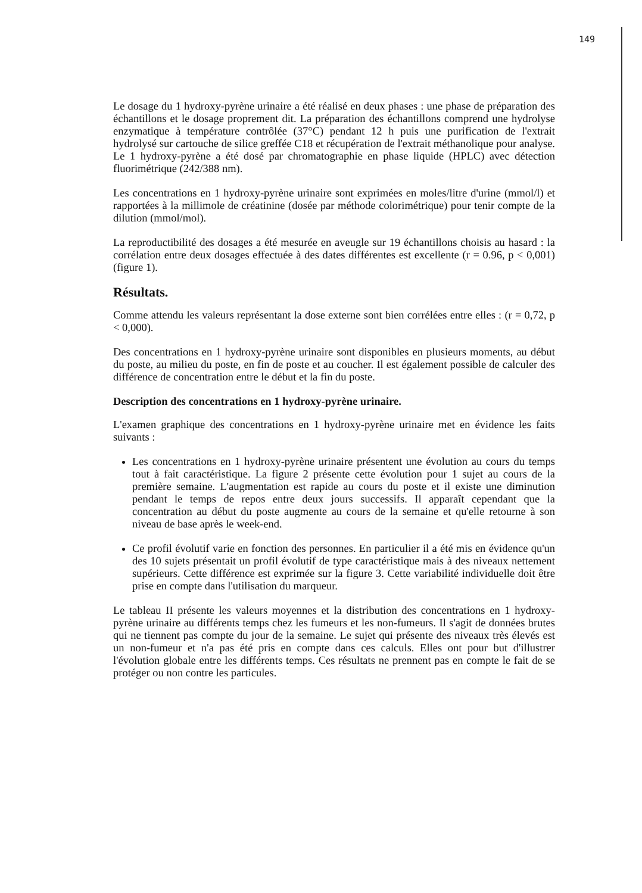149
Le dosage du 1 hydroxy-pyrène urinaire a été réalisé en deux phases : une phase de préparation des échantillons et le dosage proprement dit. La préparation des échantillons comprend une hydrolyse enzymatique à température contrôlée (37°C) pendant 12 h puis une purification de l'extrait hydrolysé sur cartouche de silice greffée C18 et récupération de l'extrait méthanolique pour analyse. Le 1 hydroxy-pyrène a été dosé par chromatographie en phase liquide (HPLC) avec détection fluorimétrique (242/388 nm).
Les concentrations en 1 hydroxy-pyrène urinaire sont exprimées en moles/litre d'urine (mmol/l) et rapportées à la millimole de créatinine (dosée par méthode colorimétrique) pour tenir compte de la dilution (mmol/mol).
La reproductibilité des dosages a été mesurée en aveugle sur 19 échantillons choisis au hasard : la corrélation entre deux dosages effectuée à des dates différentes est excellente (r = 0.96, p < 0,001) (figure 1).
Résultats.
Comme attendu les valeurs représentant la dose externe sont bien corrélées entre elles : (r = 0,72, p < 0,000).
Des concentrations en 1 hydroxy-pyrène urinaire sont disponibles en plusieurs moments, au début du poste, au milieu du poste, en fin de poste et au coucher. Il est également possible de calculer des différence de concentration entre le début et la fin du poste.
Description des concentrations en 1 hydroxy-pyrène urinaire.
L'examen graphique des concentrations en 1 hydroxy-pyrène urinaire met en évidence les faits suivants :
Les concentrations en 1 hydroxy-pyrène urinaire présentent une évolution au cours du temps tout à fait caractéristique. La figure 2 présente cette évolution pour 1 sujet au cours de la première semaine. L'augmentation est rapide au cours du poste et il existe une diminution pendant le temps de repos entre deux jours successifs. Il apparaît cependant que la concentration au début du poste augmente au cours de la semaine et qu'elle retourne à son niveau de base après le week-end.
Ce profil évolutif varie en fonction des personnes. En particulier il a été mis en évidence qu'un des 10 sujets présentait un profil évolutif de type caractéristique mais à des niveaux nettement supérieurs. Cette différence est exprimée sur la figure 3. Cette variabilité individuelle doit être prise en compte dans l'utilisation du marqueur.
Le tableau II présente les valeurs moyennes et la distribution des concentrations en 1 hydroxy-pyrène urinaire au différents temps chez les fumeurs et les non-fumeurs. Il s'agit de données brutes qui ne tiennent pas compte du jour de la semaine. Le sujet qui présente des niveaux très élevés est un non-fumeur et n'a pas été pris en compte dans ces calculs. Elles ont pour but d'illustrer l'évolution globale entre les différents temps. Ces résultats ne prennent pas en compte le fait de se protéger ou non contre les particules.